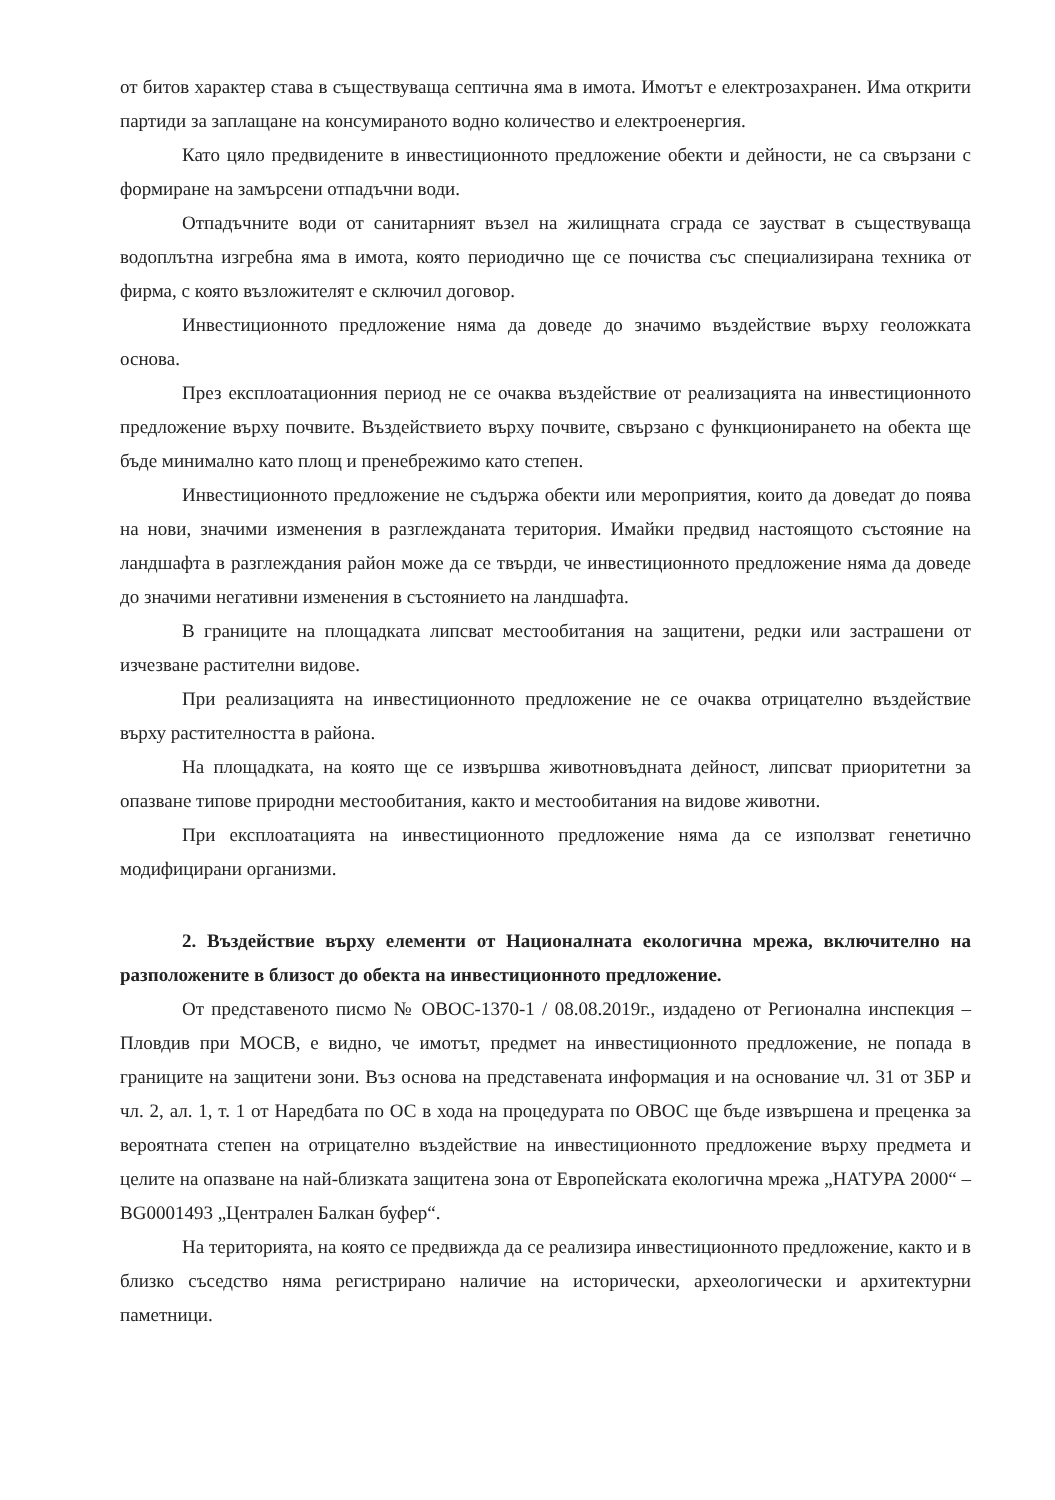от битов характер става в съществуваща септична яма в имота. Имотът е електрозахранен. Има открити партиди за заплащане на консумираното водно количество и електроенергия.
Като цяло предвидените в инвестиционното предложение обекти и дейности, не са свързани с формиране на замърсени отпадъчни води.
Отпадъчните води от санитарният възел на жилищната сграда се заустват в съществуваща водоплътна изгребна яма в имота, която периодично ще се почиства със специализирана техника от фирма, с която възложителят е сключил договор.
Инвестиционното предложение няма да доведе до значимо въздействие върху геоложката основа.
През експлоатационния период не се очаква въздействие от реализацията на инвестиционното предложение върху почвите. Въздействието върху почвите, свързано с функционирането на обекта ще бъде минимално като площ и пренебрежимо като степен.
Инвестиционното предложение не съдържа обекти или мероприятия, които да доведат до поява на нови, значими изменения в разглежданата територия. Имайки предвид настоящото състояние на ландшафта в разглеждания район може да се твърди, че инвестиционното предложение няма да доведе до значими негативни изменения в състоянието на ландшафта.
В границите на площадката липсват местообитания на защитени, редки или застрашени от изчезване растителни видове.
При реализацията на инвестиционното предложение не се очаква отрицателно въздействие върху растителността в района.
На площадката, на която ще се извършва животновъдната дейност, липсват приоритетни за опазване типове природни местообитания, както и местообитания на видове животни.
При експлоатацията на инвестиционното предложение няма да се използват генетично модифицирани организми.
2. Въздействие върху елементи от Националната екологична мрежа, включително на разположените в близост до обекта на инвестиционното предложение.
От представеното писмо № ОВОС-1370-1 / 08.08.2019г., издадено от Регионална инспекция – Пловдив при МОСВ, е видно, че имотът, предмет на инвестиционното предложение, не попада в границите на защитени зони. Въз основа на представената информация и на основание чл. 31 от ЗБР и чл. 2, ал. 1, т. 1 от Наредбата по ОС в хода на процедурата по ОВОС ще бъде извършена и преценка за вероятната степен на отрицателно въздействие на инвестиционното предложение върху предмета и целите на опазване на най-близката защитена зона от Европейската екологична мрежа „НАТУРА 2000“ – BG0001493 „Централен Балкан буфер“.
На територията, на която се предвижда да се реализира инвестиционното предложение, както и в близко съседство няма регистрирано наличие на исторически, археологически и архитектурни паметници.